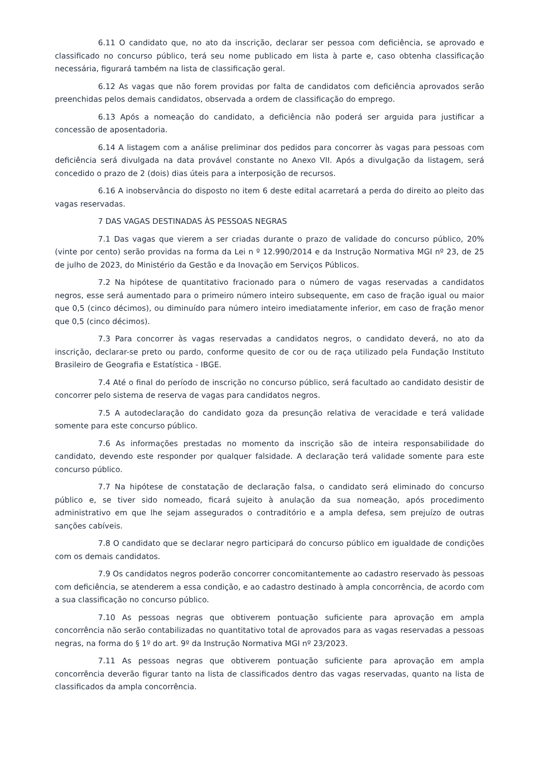6.11 O candidato que, no ato da inscrição, declarar ser pessoa com deficiência, se aprovado e classificado no concurso público, terá seu nome publicado em lista à parte e, caso obtenha classificação necessária, figurará também na lista de classificação geral.
6.12 As vagas que não forem providas por falta de candidatos com deficiência aprovados serão preenchidas pelos demais candidatos, observada a ordem de classificação do emprego.
6.13 Após a nomeação do candidato, a deficiência não poderá ser arguida para justificar a concessão de aposentadoria.
6.14 A listagem com a análise preliminar dos pedidos para concorrer às vagas para pessoas com deficiência será divulgada na data provável constante no Anexo VII. Após a divulgação da listagem, será concedido o prazo de 2 (dois) dias úteis para a interposição de recursos.
6.16 A inobservância do disposto no item 6 deste edital acarretará a perda do direito ao pleito das vagas reservadas.
7 DAS VAGAS DESTINADAS ÀS PESSOAS NEGRAS
7.1 Das vagas que vierem a ser criadas durante o prazo de validade do concurso público, 20% (vinte por cento) serão providas na forma da Lei n º 12.990/2014 e da Instrução Normativa MGI nº 23, de 25 de julho de 2023, do Ministério da Gestão e da Inovação em Serviços Públicos.
7.2 Na hipótese de quantitativo fracionado para o número de vagas reservadas a candidatos negros, esse será aumentado para o primeiro número inteiro subsequente, em caso de fração igual ou maior que 0,5 (cinco décimos), ou diminuído para número inteiro imediatamente inferior, em caso de fração menor que 0,5 (cinco décimos).
7.3 Para concorrer às vagas reservadas a candidatos negros, o candidato deverá, no ato da inscrição, declarar-se preto ou pardo, conforme quesito de cor ou de raça utilizado pela Fundação Instituto Brasileiro de Geografia e Estatística - IBGE.
7.4 Até o final do período de inscrição no concurso público, será facultado ao candidato desistir de concorrer pelo sistema de reserva de vagas para candidatos negros.
7.5 A autodeclaração do candidato goza da presunção relativa de veracidade e terá validade somente para este concurso público.
7.6 As informações prestadas no momento da inscrição são de inteira responsabilidade do candidato, devendo este responder por qualquer falsidade. A declaração terá validade somente para este concurso público.
7.7 Na hipótese de constatação de declaração falsa, o candidato será eliminado do concurso público e, se tiver sido nomeado, ficará sujeito à anulação da sua nomeação, após procedimento administrativo em que lhe sejam assegurados o contraditório e a ampla defesa, sem prejuízo de outras sanções cabíveis.
7.8 O candidato que se declarar negro participará do concurso público em igualdade de condições com os demais candidatos.
7.9 Os candidatos negros poderão concorrer concomitantemente ao cadastro reservado às pessoas com deficiência, se atenderem a essa condição, e ao cadastro destinado à ampla concorrência, de acordo com a sua classificação no concurso público.
7.10 As pessoas negras que obtiverem pontuação suficiente para aprovação em ampla concorrência não serão contabilizadas no quantitativo total de aprovados para as vagas reservadas a pessoas negras, na forma do § 1º do art. 9º da Instrução Normativa MGI nº 23/2023.
7.11 As pessoas negras que obtiverem pontuação suficiente para aprovação em ampla concorrência deverão figurar tanto na lista de classificados dentro das vagas reservadas, quanto na lista de classificados da ampla concorrência.